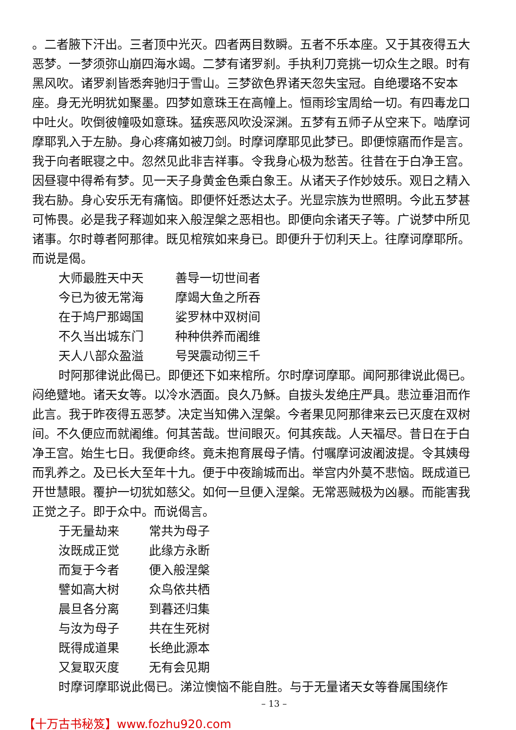。二者腋下汗出。三者顶中光灭。四者两目数瞬。五者不乐本座。又于其夜得五大恶梦。一梦须弥山崩四海水竭。二梦有诸罗刹。手执利刀竞挑一切众生之眼。时有黑风吹。诸罗刹皆悉奔驰归于雪山。三梦欲色界诸天忽失宝冠。自绝瓔珞不安本座。身无光明犹如聚墨。四梦如意珠王在高幢上。恒雨珍宝周给一切。有四毒龙口中吐火。吹倒彼幢吸如意珠。猛疾恶风吹没深渊。五梦有五师子从空来下。啮摩诃摩耶乳入于左胁。身心疼痛如被刀剑。时摩诃摩耶见此梦已。即便惊寤而作是言。我于向者眠寝之中。忽然见此非吉祥事。令我身心极为愁苦。往昔在于白净王宫。因昼寝中得希有梦。见一天子身黄金色乘白象王。从诸天子作妙妓乐。观日之精入我右胁。身心安乐无有痛恼。即便怀妊悉达太子。光显宗族为世照明。今此五梦甚可怖畏。必是我子释迦如来入般涅槃之恶相也。即便向余诸天子等。广说梦中所见诸事。尔时尊者阿那律。既见棺殡如来身已。即便升于忉利天上。往摩诃摩耶所。而说是偈。
大师最胜天中天 善导一切世间者
今已为彼无常海 摩竭大鱼之所吞
在于鸠尸那竭国 娑罗林中双树间
不久当出城东门 种种供养而阇维
天人八部众盈溢 号哭震动彻三千
时阿那律说此偈已。即便还下如来棺所。尔时摩诃摩耶。闻阿那律说此偈已。闷绝躄地。诸天女等。以冷水洒面。良久乃穌。自拔头发绝庄严具。悲泣垂泪而作此言。我于昨夜得五恶梦。决定当知佛入涅槃。今者果见阿那律来云已灭度在双树间。不久便应而就阇维。何其苦哉。世间眼灭。何其疾哉。人天福尽。昔日在于白净王宫。始生七日。我便命终。竟未抱育展母子情。付嘱摩诃波阇波提。令其姨母而乳养之。及已长大至年十九。便于中夜踰城而出。举宫内外莫不悲恼。既成道已开世慧眼。覆护一切犹如慈父。如何一旦便入涅槃。无常恶贼极为凶暴。而能害我正觉之子。即于众中。而说偈言。
于无量劫来 常共为母子
汝既成正觉 此缘方永断
而复于今者 便入般涅槃
譬如高大树 众鸟依共栖
晨旦各分离 到暮还归集
与汝为母子 共在生死树
既得成道果 长绝此源本
又复取灭度 无有会见期
时摩诃摩耶说此偈已。涕泣懊恼不能自胜。与于无量诸天女等眷属围绕作
– 13 –
【十万古书秘笈】www.fozhu920.com